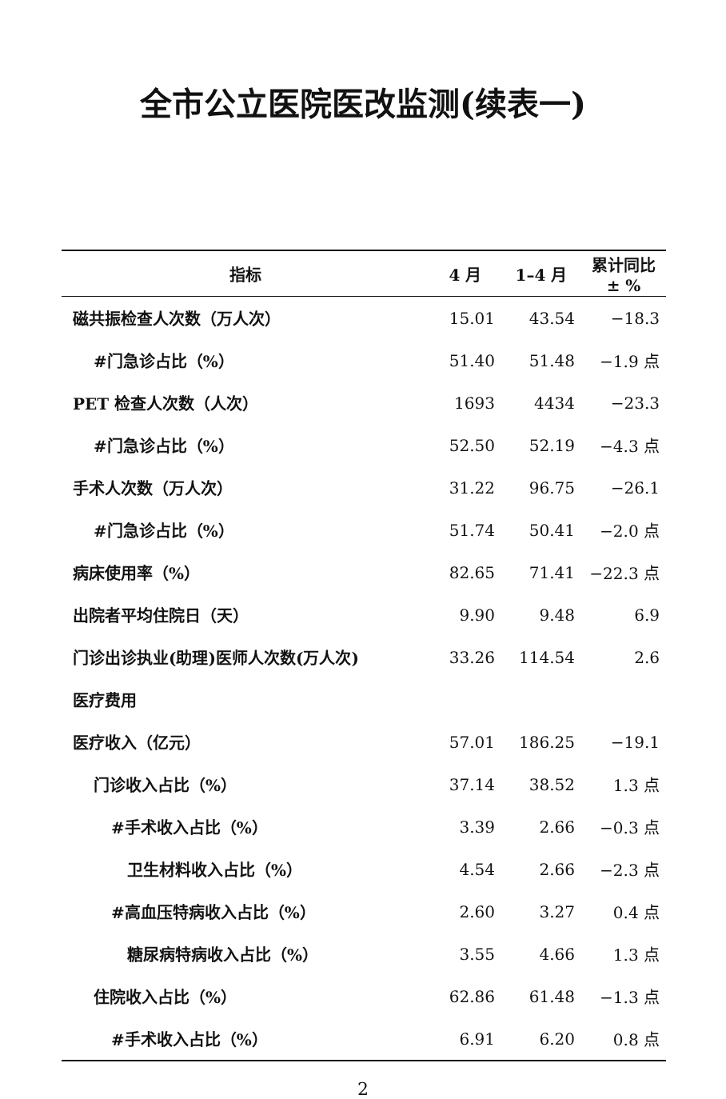全市公立医院医改监测(续表一)
| 指标 | 4 月 | 1–4 月 | 累计同比 ± % |
| --- | --- | --- | --- |
| 磁共振检查人次数（万人次） | 15.01 | 43.54 | −18.3 |
| #门急诊占比（%） | 51.40 | 51.48 | −1.9 点 |
| PET 检查人次数（人次） | 1693 | 4434 | −23.3 |
| #门急诊占比（%） | 52.50 | 52.19 | −4.3 点 |
| 手术人次数（万人次） | 31.22 | 96.75 | −26.1 |
| #门急诊占比（%） | 51.74 | 50.41 | −2.0 点 |
| 病床使用率（%） | 82.65 | 71.41 | −22.3 点 |
| 出院者平均住院日（天） | 9.90 | 9.48 | 6.9 |
| 门诊出诊执业(助理)医师人次数(万人次) | 33.26 | 114.54 | 2.6 |
| 医疗费用 | | | |
| 医疗收入（亿元） | 57.01 | 186.25 | −19.1 |
| 门诊收入占比（%） | 37.14 | 38.52 | 1.3 点 |
| #手术收入占比（%） | 3.39 | 2.66 | −0.3 点 |
| 卫生材料收入占比（%） | 4.54 | 2.66 | −2.3 点 |
| #高血压特病收入占比（%） | 2.60 | 3.27 | 0.4 点 |
| 糖尿病特病收入占比（%） | 3.55 | 4.66 | 1.3 点 |
| 住院收入占比（%） | 62.86 | 61.48 | −1.3 点 |
| #手术收入占比（%） | 6.91 | 6.20 | 0.8 点 |
2